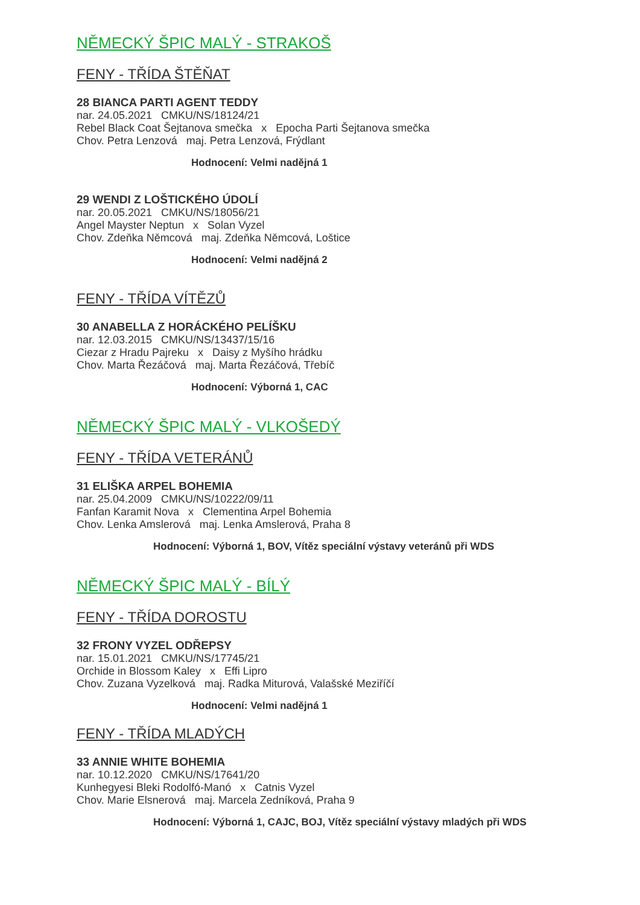NĚMECKÝ ŠPIC MALÝ - STRAKOŠ
FENY - TŘÍDA ŠTĚŇAT
28 BIANCA PARTI AGENT TEDDY
nar. 24.05.2021 CMKU/NS/18124/21
Rebel Black Coat Šejtanova smečka x Epocha Parti Šejtanova smečka
Chov. Petra Lenzová maj. Petra Lenzová, Frýdlant
Hodnocení: Velmi nadějná 1
29 WENDI Z LOŠTICKÉHO ÚDOLÍ
nar. 20.05.2021 CMKU/NS/18056/21
Angel Mayster Neptun x Solan Vyzel
Chov. Zdeňka Němcová maj. Zdeňka Němcová, Loštice
Hodnocení: Velmi nadějná 2
FENY - TŘÍDA VÍTĚZŮ
30 ANABELLA Z HORÁCKÉHO PELÍŠKU
nar. 12.03.2015 CMKU/NS/13437/15/16
Ciezar z Hradu Pajreku x Daisy z Myšího hrádku
Chov. Marta Řezáčová maj. Marta Řezáčová, Třebíč
Hodnocení: Výborná 1, CAC
NĚMECKÝ ŠPIC MALÝ - VLKOŠEDÝ
FENY - TŘÍDA VETERÁNŮ
31 ELIŠKA ARPEL BOHEMIA
nar. 25.04.2009 CMKU/NS/10222/09/11
Fanfan Karamit Nova x Clementina Arpel Bohemia
Chov. Lenka Amslerová maj. Lenka Amslerová, Praha 8
Hodnocení: Výborná 1, BOV, Vítěz speciální výstavy veteránů při WDS
NĚMECKÝ ŠPIC MALÝ - BÍLÝ
FENY - TŘÍDA DOROSTU
32 FRONY VYZEL ODŘEPSY
nar. 15.01.2021 CMKU/NS/17745/21
Orchide in Blossom Kaley x Effi Lipro
Chov. Zuzana Vyzelková maj. Radka Miturová, Valašské Meziříčí
Hodnocení: Velmi nadějná 1
FENY - TŘÍDA MLADÝCH
33 ANNIE WHITE BOHEMIA
nar. 10.12.2020 CMKU/NS/17641/20
Kunhegyesi Bleki Rodolfó-Manó x Catnis Vyzel
Chov. Marie Elsnerová maj. Marcela Zedníková, Praha 9
Hodnocení: Výborná 1, CAJC, BOJ, Vítěz speciální výstavy mladých při WDS